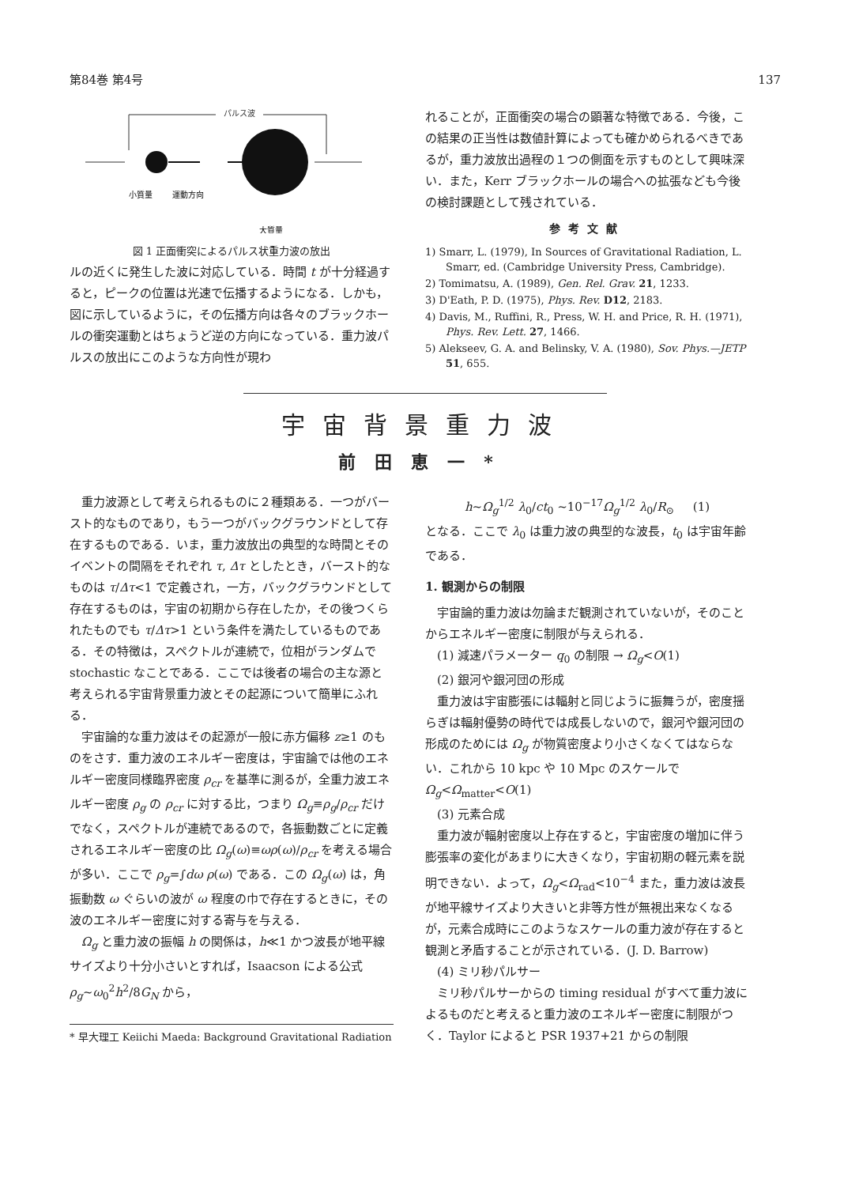第84巻 第4号 137
パルス波
小質量
運動方向
大質量
図 1 正面衝突によるパルス状重力波の放出
ルの近くに発生した波に対応している．時間 t が十分経過すると，ピークの位置は光速で伝播するようになる．しかも，図に示しているように，その伝播方向は各々のブラックホールの衝突運動とはちょうど逆の方向になっている．重力波パルスの放出にこのような方向性が現わ
れることが，正面衝突の場合の顕著な特徴である．今後，この結果の正当性は数値計算によっても確かめられるべきであるが，重力波放出過程の１つの側面を示すものとして興味深い．また，Kerr ブラックホールの場合への拡張なども今後の検討課題として残されている．
参考文献
1) Smarr, L. (1979), In Sources of Gravitational Radiation, L. Smarr, ed. (Cambridge University Press, Cambridge).
2) Tomimatsu, A. (1989), Gen. Rel. Grav. 21, 1233.
3) D'Eath, P. D. (1975), Phys. Rev. D12, 2183.
4) Davis, M., Ruffini, R., Press, W. H. and Price, R. H. (1971), Phys. Rev. Lett. 27, 1466.
5) Alekseev, G. A. and Belinsky, V. A. (1980), Sov. Phys.—JETP 51, 655.
宇宙背景重力波
前田恵一*
重力波源として考えられるものに２種類ある．一つがバースト的なものであり，もう一つがバックグラウンドとして存在するものである．いま，重力波放出の典型的な時間とそのイベントの間隔をそれぞれ τ, Δτ としたとき，バースト的なものは τ/Δτ<1 で定義され，一方，バックグラウンドとして存在するものは，宇宙の初期から存在したか，その後つくられたものでも τ/Δτ>1 という条件を満たしているものである．その特徴は，スペクトルが連続で，位相がランダムで stochastic なことである．ここでは後者の場合の主な源と考えられる宇宙背景重力波とその起源について簡単にふれる．
宇宙論的な重力波はその起源が一般に赤方偏移 z≥1 のものをさす．重力波のエネルギー密度は，宇宙論では他のエネルギー密度同様臨界密度 ρ<sub>cr</sub> を基準に測るが，全重力波エネルギー密度 ρ<sub>g</sub> の ρ<sub>cr</sub> に対する比，つまり Ω<sub>g</sub>≡ρ<sub>g</sub>/ρ<sub>cr</sub> だけでなく，スペクトルが連続であるので，各振動数ごとに定義されるエネルギー密度の比 Ω<sub>g</sub>(ω)≡ωρ(ω)/ρ<sub>cr</sub> を考える場合が多い．ここで ρ<sub>g</sub>=∫dω ρ(ω) である．この Ω<sub>g</sub>(ω) は，角振動数 ω ぐらいの波が ω 程度の巾で存在するときに，その波のエネルギー密度に対する寄与を与える．
Ω<sub>g</sub> と重力波の振幅 h の関係は，h≪1 かつ波長が地平線サイズより十分小さいとすれば，Isaacson による公式 ρ<sub>g</sub>~ω<sub>0</sub><sup>2</sup>h<sup>2</sup>/8G<sub>N</sub> から，
* 早大理工 Keiichi Maeda: Background Gravitational Radiation
h~Ω<sub>g</sub><sup>1/2</sup> λ<sub>0</sub>/ct<sub>0</sub> ~10<sup>−17</sup>Ω<sub>g</sub><sup>1/2</sup> λ<sub>0</sub>/R<sub>⊙</sub> (1)
となる．ここで λ<sub>0</sub> は重力波の典型的な波長，t<sub>0</sub> は宇宙年齢である．
1. 観測からの制限
宇宙論的重力波は勿論まだ観測されていないが，そのことからエネルギー密度に制限が与えられる．
(1) 減速パラメーター q<sub>0</sub> の制限 → Ω<sub>g</sub><O(1)
(2) 銀河や銀河団の形成
重力波は宇宙膨張には輻射と同じように振舞うが，密度揺らぎは輻射優勢の時代では成長しないので，銀河や銀河団の形成のためには Ω<sub>g</sub> が物質密度より小さくなくてはならない．これから 10 kpc や 10 Mpc のスケールで Ω<sub>g</sub><Ω<sub>matter</sub><O(1)
(3) 元素合成
重力波が輻射密度以上存在すると，宇宙密度の増加に伴う膨張率の変化があまりに大きくなり，宇宙初期の軽元素を説明できない．よって，Ω<sub>g</sub><Ω<sub>rad</sub><10<sup>−4</sup> また，重力波は波長が地平線サイズより大きいと非等方性が無視出来なくなるが，元素合成時にこのようなスケールの重力波が存在すると観測と矛盾することが示されている．(J. D. Barrow)
(4) ミリ秒パルサー
ミリ秒パルサーからの timing residual がすべて重力波によるものだと考えると重力波のエネルギー密度に制限がつく．Taylor によると PSR 1937+21 からの制限